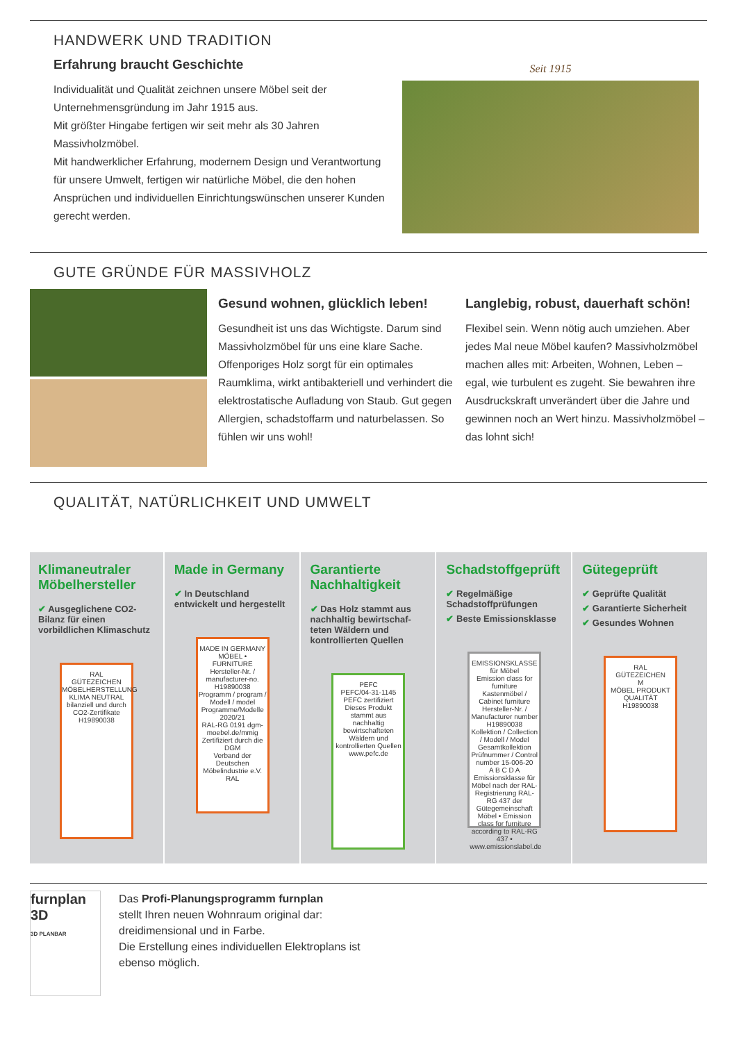HANDWERK UND TRADITION
Erfahrung braucht Geschichte
Individualität und Qualität zeichnen unsere Möbel seit der Unternehmensgründung im Jahr 1915 aus.
Mit größter Hingabe fertigen wir seit mehr als 30 Jahren Massivholzmöbel.
Mit handwerklicher Erfahrung, modernem Design und Verantwortung für unsere Umwelt, fertigen wir natürliche Möbel, die den hohen Ansprüchen und individuellen Einrichtungswünschen unserer Kunden gerecht werden.
Seit 1915
GUTE GRÜNDE FÜR MASSIVHOLZ
Gesund wohnen, glücklich leben!
Gesundheit ist uns das Wichtigste. Darum sind Massivholzmöbel für uns eine klare Sache. Offen­poriges Holz sorgt für ein optimales Raumklima, wirkt antibakteriell und verhindert die elektrostatische Aufladung von Staub. Gut gegen Allergien, schad­stoffarm und naturbelassen. So fühlen wir uns wohl!
Langlebig, robust, dauerhaft schön!
Flexibel sein. Wenn nötig auch umziehen. Aber jedes Mal neue Möbel kaufen? Massivholzmöbel machen alles mit: Arbeiten, Wohnen, Leben – egal, wie turbulent es zugeht. Sie bewahren ihre Ausdrucks­kraft unverändert über die Jahre und gewinnen noch an Wert hinzu. Massivholzmöbel – das lohnt sich!
QUALITÄT, NATÜRLICHKEIT UND UMWELT
Klimaneutraler Möbelhersteller
✔ Ausgeglichene CO2-Bilanz für einen vorbildlichen Klimaschutz
RAL
GÜTEZEICHEN
MÖBELHERSTELLUNG KLIMA NEUTRAL
bilanziell und durch CO2-Zertifikate
H19890038
Made in Germany
✔ In Deutschland entwickelt und hergestellt
MADE IN GERMANY
MÖBEL • FURNITURE
Hersteller-Nr. / manufacturer-no. H19890038
Programm / program / Modell / model Programme/Modelle 2020/21
RAL-RG 0191 dgm-moebel.de/mmig
Zertifiziert durch die DGM
Verband der Deutschen Möbelindustrie e.V.
RAL
Garantierte Nachhaltigkeit
✔ Das Holz stammt aus nachhaltig bewirtschaf­teten Wäldern und kontrollierten Quellen
PEFC
PEFC/04-31-1145
PEFC zertifiziert
Dieses Produkt stammt aus nachhaltig bewirtschafteten Wäldern und kontrollierten Quellen
www.pefc.de
Schadstoffgeprüft
✔ Regelmäßige Schadstoffprüfungen
✔ Beste Emissionsklasse
EMISSIONSKLASSE für Möbel
Emission class for furniture
Kastenmöbel / Cabinet furniture
Hersteller-Nr. / Manufacturer number H19890038
Kollektion / Collection / Modell / Model Gesamtkollektion
Prüfnummer / Control number 15-006-20
A B C D A
Emissionsklasse für Möbel nach der RAL-Registrierung RAL-RG 437 der Gütegemeinschaft Möbel • Emission class for furniture according to RAL-RG 437 • www.emissionslabel.de
Gütegeprüft
✔ Geprüfte Qualität
✔ Garantierte Sicherheit
✔ Gesundes Wohnen
RAL
GÜTEZEICHEN
M
MÖBEL PRODUKT QUALITÄT
H19890038
furnplan
3D
3D PLANBAR
Das Profi-Planungsprogramm furnplan
stellt Ihren neuen Wohnraum original dar:
dreidimensional und in Farbe.
Die Erstellung eines individuellen Elektroplans ist
ebenso möglich.